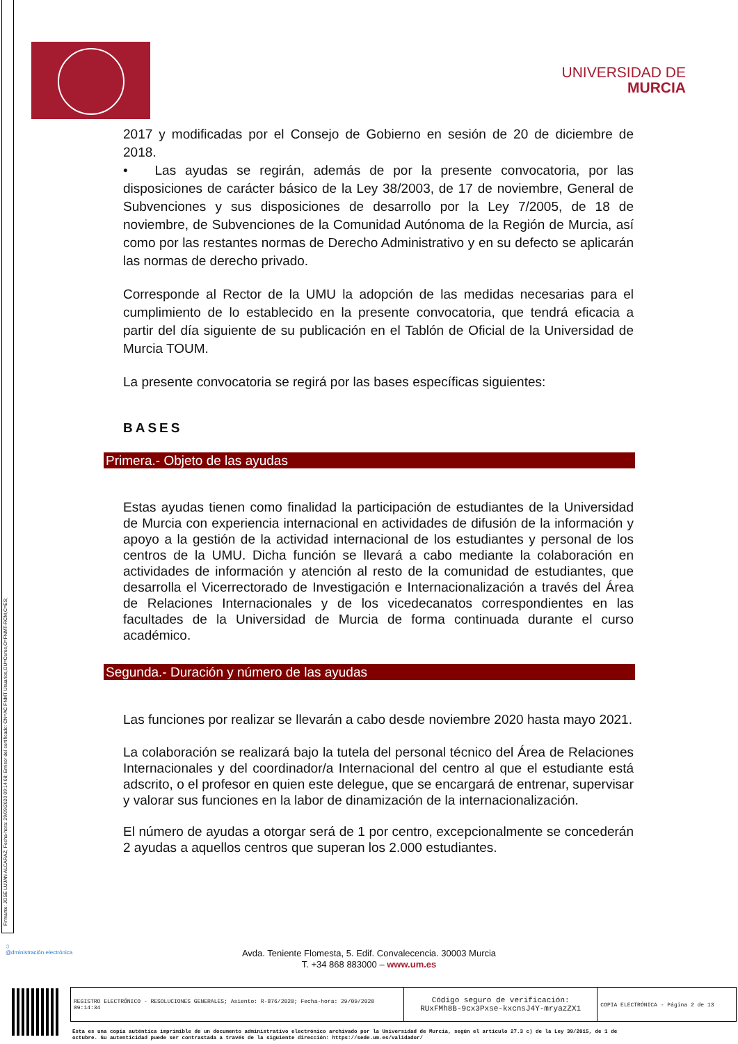Firmante: JOSÉ LUJAN ALCARAZ; Fecha-hora: 29/09/2020 09:14:08; Emisor del certificado: CN=AC FNMT Usuarios,OU=Ceres,O=FNMT-RCM,C=ES;
UNIVERSIDAD DE
MURCIA
2017 y modificadas por el Consejo de Gobierno en sesión de 20 de diciembre de 2018.
• Las ayudas se regirán, además de por la presente convocatoria, por las disposiciones de carácter básico de la Ley 38/2003, de 17 de noviembre, General de Subvenciones y sus disposiciones de desarrollo por la Ley 7/2005, de 18 de noviembre, de Subvenciones de la Comunidad Autónoma de la Región de Murcia, así como por las restantes normas de Derecho Administrativo y en su defecto se aplicarán las normas de derecho privado.
Corresponde al Rector de la UMU la adopción de las medidas necesarias para el cumplimiento de lo establecido en la presente convocatoria, que tendrá eficacia a partir del día siguiente de su publicación en el Tablón de Oficial de la Universidad de Murcia TOUM.
La presente convocatoria se regirá por las bases específicas siguientes:
BASES
Primera.- Objeto de las ayudas
Estas ayudas tienen como finalidad la participación de estudiantes de la Universidad de Murcia con experiencia internacional en actividades de difusión de la información y apoyo a la gestión de la actividad internacional de los estudiantes y personal de los centros de la UMU. Dicha función se llevará a cabo mediante la colaboración en actividades de información y atención al resto de la comunidad de estudiantes, que desarrolla el Vicerrectorado de Investigación e Internacionalización a través del Área de Relaciones Internacionales y de los vicedecanatos correspondientes en las facultades de la Universidad de Murcia de forma continuada durante el curso académico.
Segunda.- Duración y número de las ayudas
Las funciones por realizar se llevarán a cabo desde noviembre 2020 hasta mayo 2021.
La colaboración se realizará bajo la tutela del personal técnico del Área de Relaciones Internacionales y del coordinador/a Internacional del centro al que el estudiante está adscrito, o el profesor en quien este delegue, que se encargará de entrenar, supervisar y valorar sus funciones en la labor de dinamización de la internacionalización.
El número de ayudas a otorgar será de 1 por centro, excepcionalmente se concederán 2 ayudas a aquellos centros que superan los 2.000 estudiantes.
:)
@dministración electrónica
Avda. Teniente Flomesta, 5. Edif. Convalecencia. 30003 Murcia
T. +34 868 883000 – www.um.es
| REGISTRO ELECTRÓNICO - RESOLUCIONES GENERALES; Asiento: R-876/2020; Fecha-hora: 29/09/2020 09:14:34 | Código seguro de verificación: RUxFMh8B-9cx3Pxse-kxcnsJ4Y-mryazZX1 | COPIA ELECTRÓNICA - Página 2 de 13 |
Esta es una copia auténtica imprimible de un documento administrativo electrónico archivado por la Universidad de Murcia, según el artículo 27.3 c) de la Ley 39/2015, de 1 de
octubre. Su autenticidad puede ser contrastada a través de la siguiente dirección: https://sede.um.es/validador/